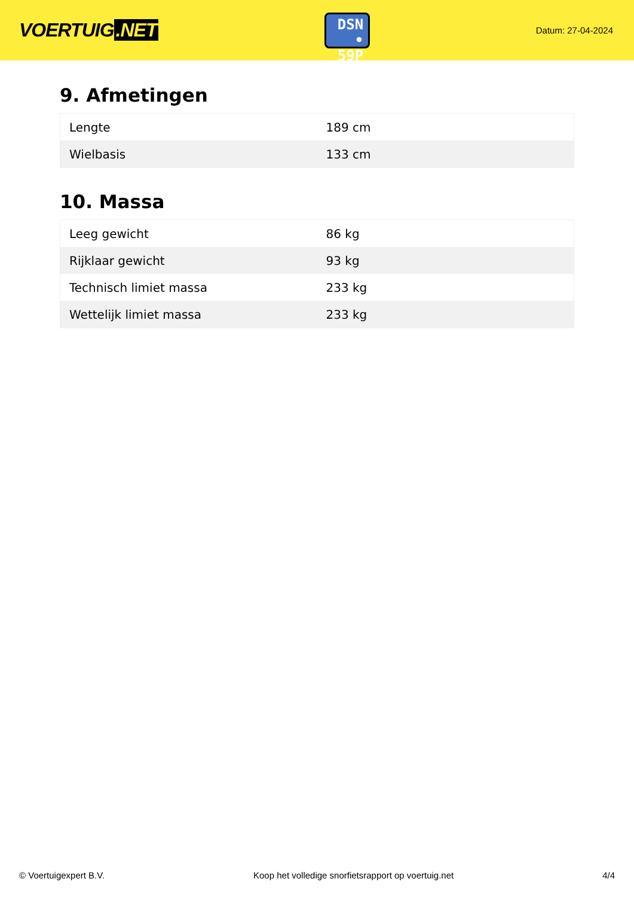VOERTUIG.NET
DSN
• 59P
Datum: 27-04-2024
9. Afmetingen
| Lengte | 189 cm |
| Wielbasis | 133 cm |
10. Massa
| Leeg gewicht | 86 kg |
| Rijklaar gewicht | 93 kg |
| Technisch limiet massa | 233 kg |
| Wettelijk limiet massa | 233 kg |
© Voertuigexpert B.V. Koop het volledige snorfietsrapport op voertuig.net 4/4